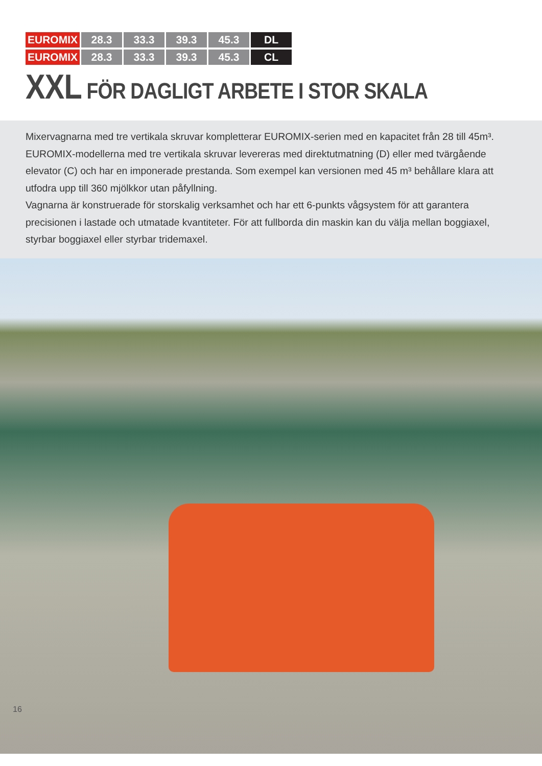| EUROMIX | 28.3 | 33.3 | 39.3 | 45.3 | DL |
| EUROMIX | 28.3 | 33.3 | 39.3 | 45.3 | CL |
XXL FÖR DAGLIGT ARBETE I STOR SKALA
Mixervagnarna med tre vertikala skruvar kompletterar EUROMIX-serien med en kapacitet från 28 till 45m³. EUROMIX-modellerna med tre vertikala skruvar levereras med direktutmatning (D) eller med tvärgående elevator (C) och har en imponerade prestanda. Som exempel kan versionen med 45 m³ behållare klara att utfodra upp till 360 mjölkkor utan påfyllning.
Vagnarna är konstruerade för storskalig verksamhet och har ett 6-punkts vågsystem för att garantera precisionen i lastade och utmatade kvantiteter. För att fullborda din maskin kan du välja mellan boggiaxel, styrbar boggiaxel eller styrbar tridemaxel.
16